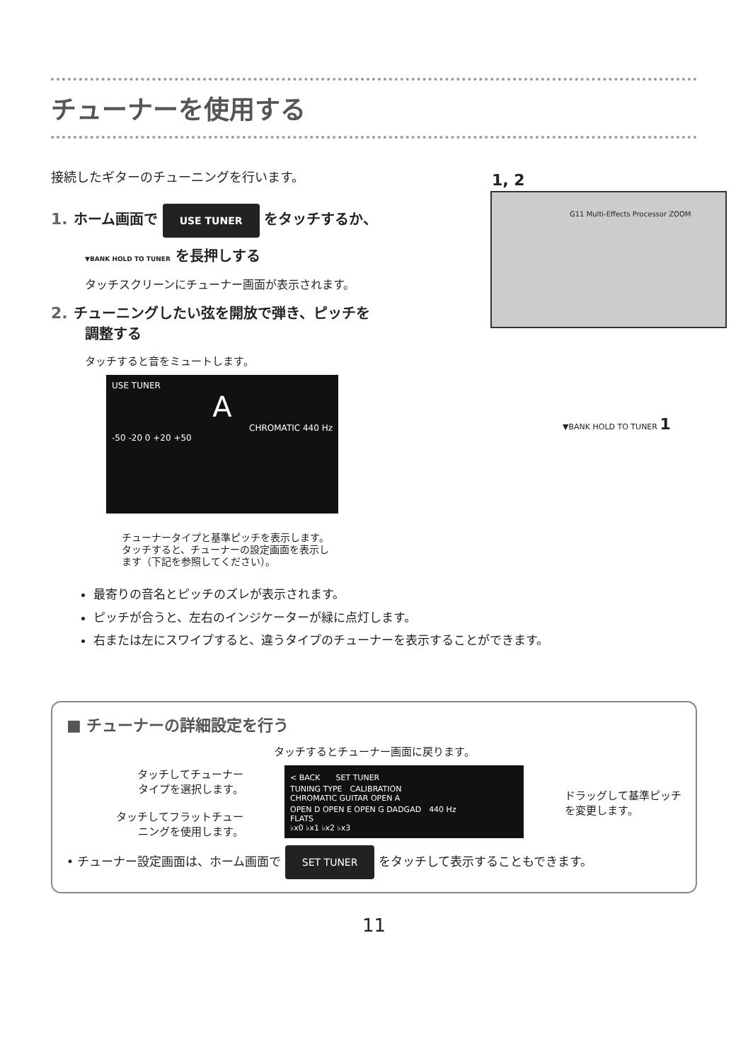チューナーを使用する
接続したギターのチューニングを行います。
1. ホーム画面で USE TUNER をタッチするか、
▼BANK HOLD TO TUNER を長押しする
タッチスクリーンにチューナー画面が表示されます。
2. チューニングしたい弦を開放で弾き、ピッチを
調整する
タッチすると音をミュートします。
USE TUNER
A
CHROMATIC 440 Hz
-50 -20 0 +20 +50
チューナータイプと基準ピッチを表示します。
タッチすると、チューナーの設定画面を表示し
ます（下記を参照してください）。
1, 2
G11 Multi-Effects Processor ZOOM
▼BANK HOLD TO TUNER 1
最寄りの音名とピッチのズレが表示されます。
ピッチが合うと、左右のインジケーターが緑に点灯します。
右または左にスワイプすると、違うタイプのチューナーを表示することができます。
■ チューナーの詳細設定を行う
タッチするとチューナー画面に戻ります。
タッチしてチューナー
タイプを選択します。
タッチしてフラットチュー
ニングを使用します。
< BACK　　SET TUNER
TUNING TYPE　CALIBRATION
CHROMATIC GUITAR OPEN A
OPEN D OPEN E OPEN G DADGAD　440 Hz
FLATS
♭x0 ♭x1 ♭x2 ♭x3
ドラッグして基準ピッチ
を変更します。
• チューナー設定画面は、ホーム画面で SET TUNER をタッチして表示することもできます。
11